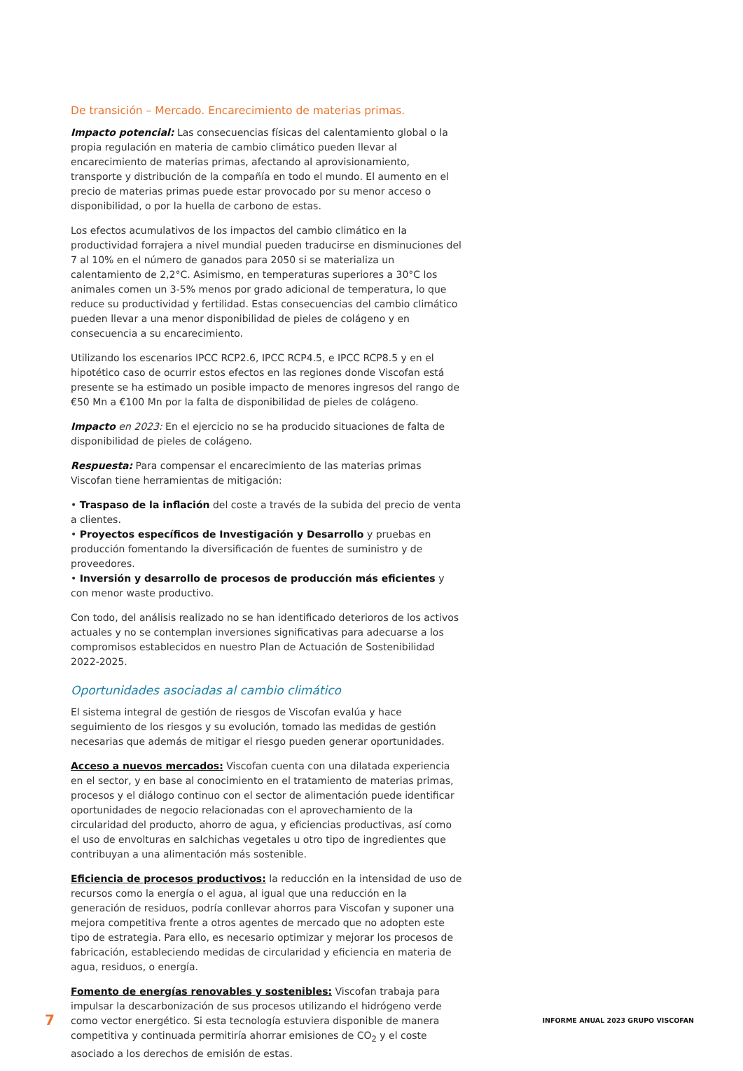De transición – Mercado. Encarecimiento de materias primas.
Impacto potencial: Las consecuencias físicas del calentamiento global o la propia regulación en materia de cambio climático pueden llevar al encarecimiento de materias primas, afectando al aprovisionamiento, transporte y distribución de la compañía en todo el mundo. El aumento en el precio de materias primas puede estar provocado por su menor acceso o disponibilidad, o por la huella de carbono de estas.
Los efectos acumulativos de los impactos del cambio climático en la productividad forrajera a nivel mundial pueden traducirse en disminuciones del 7 al 10% en el número de ganados para 2050 si se materializa un calentamiento de 2,2°C. Asimismo, en temperaturas superiores a 30°C los animales comen un 3-5% menos por grado adicional de temperatura, lo que reduce su productividad y fertilidad. Estas consecuencias del cambio climático pueden llevar a una menor disponibilidad de pieles de colágeno y en consecuencia a su encarecimiento.
Utilizando los escenarios IPCC RCP2.6, IPCC RCP4.5, e IPCC RCP8.5 y en el hipotético caso de ocurrir estos efectos en las regiones donde Viscofan está presente se ha estimado un posible impacto de menores ingresos del rango de €50 Mn a €100 Mn por la falta de disponibilidad de pieles de colágeno.
Impacto en 2023: En el ejercicio no se ha producido situaciones de falta de disponibilidad de pieles de colágeno.
Respuesta: Para compensar el encarecimiento de las materias primas Viscofan tiene herramientas de mitigación:
• Traspaso de la inflación del coste a través de la subida del precio de venta a clientes.
• Proyectos específicos de Investigación y Desarrollo y pruebas en producción fomentando la diversificación de fuentes de suministro y de proveedores.
• Inversión y desarrollo de procesos de producción más eficientes y con menor waste productivo.
Con todo, del análisis realizado no se han identificado deterioros de los activos actuales y no se contemplan inversiones significativas para adecuarse a los compromisos establecidos en nuestro Plan de Actuación de Sostenibilidad 2022-2025.
Oportunidades asociadas al cambio climático
El sistema integral de gestión de riesgos de Viscofan evalúa y hace seguimiento de los riesgos y su evolución, tomado las medidas de gestión necesarias que además de mitigar el riesgo pueden generar oportunidades.
Acceso a nuevos mercados: Viscofan cuenta con una dilatada experiencia en el sector, y en base al conocimiento en el tratamiento de materias primas, procesos y el diálogo continuo con el sector de alimentación puede identificar oportunidades de negocio relacionadas con el aprovechamiento de la circularidad del producto, ahorro de agua, y eficiencias productivas, así como el uso de envolturas en salchichas vegetales u otro tipo de ingredientes que contribuyan a una alimentación más sostenible.
Eficiencia de procesos productivos: la reducción en la intensidad de uso de recursos como la energía o el agua, al igual que una reducción en la generación de residuos, podría conllevar ahorros para Viscofan y suponer una mejora competitiva frente a otros agentes de mercado que no adopten este tipo de estrategia. Para ello, es necesario optimizar y mejorar los procesos de fabricación, estableciendo medidas de circularidad y eficiencia en materia de agua, residuos, o energía.
Fomento de energías renovables y sostenibles: Viscofan trabaja para impulsar la descarbonización de sus procesos utilizando el hidrógeno verde como vector energético. Si esta tecnología estuviera disponible de manera competitiva y continuada permitiría ahorrar emisiones de CO<sub>2</sub> y el coste asociado a los derechos de emisión de estas.
7 INFORME ANUAL 2023 GRUPO VISCOFAN